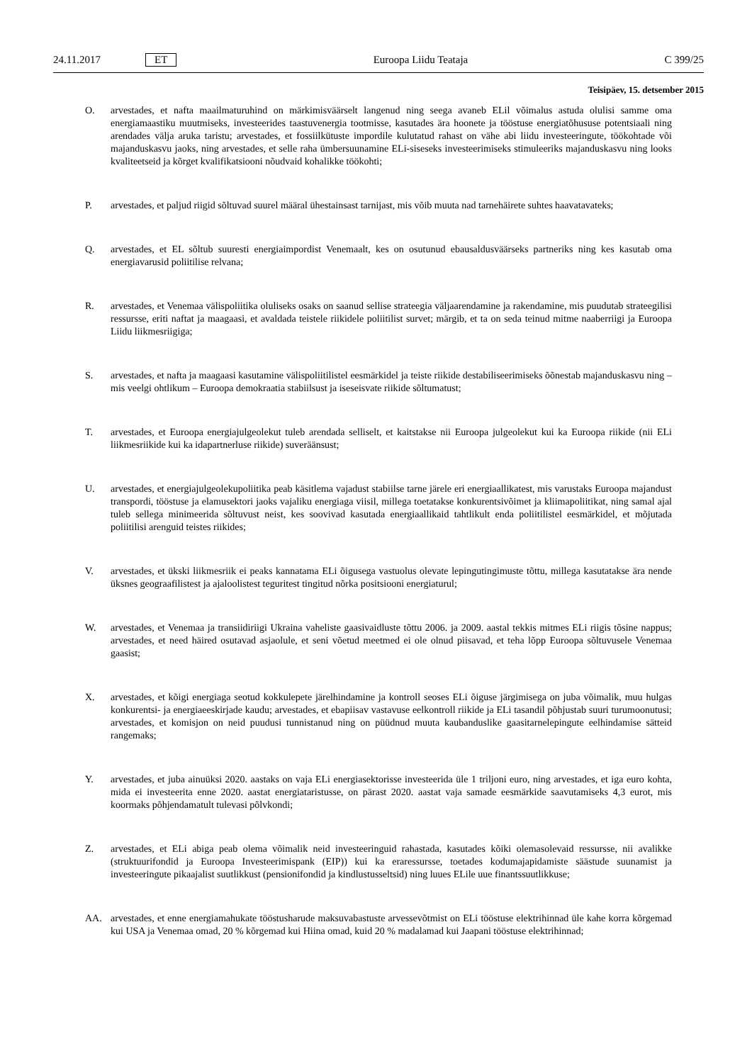24.11.2017 ET Euroopa Liidu Teataja C 399/25
Teisipäev, 15. detsember 2015
O. arvestades, et nafta maailmaturuhind on märkimisväärselt langenud ning seega avaneb ELil võimalus astuda olulisi samme oma energiamaastiku muutmiseks, investeerides taastuvenergia tootmisse, kasutades ära hoonete ja tööstuse energiatõhususe potentsiaali ning arendades välja aruka taristu; arvestades, et fossiilkütuste impordile kulutatud rahast on vähe abi liidu investeeringute, töökohtade või majanduskasvu jaoks, ning arvestades, et selle raha ümbersuunamine ELi-siseseks investeerimiseks stimuleeriks majanduskasvu ning looks kvaliteetseid ja kõrget kvalifikatsiooni nõudvaid kohalikke töökohti;
P. arvestades, et paljud riigid sõltuvad suurel määral ühestainsast tarnijast, mis võib muuta nad tarnehäirete suhtes haavatavateks;
Q. arvestades, et EL sõltub suuresti energiaimpordist Venemaalt, kes on osutunud ebausaldusväärseks partneriks ning kes kasutab oma energiavarusid poliitilise relvana;
R. arvestades, et Venemaa välispoliitika oluliseks osaks on saanud sellise strateegia väljaarendamine ja rakendamine, mis puudutab strateegilisi ressursse, eriti naftat ja maagaasi, et avaldada teistele riikidele poliitilist survet; märgib, et ta on seda teinud mitme naaberriigi ja Euroopa Liidu liikmesriigiga;
S. arvestades, et nafta ja maagaasi kasutamine välispoliitilistel eesmärkidel ja teiste riikide destabiliseerimiseks õõnestab majanduskasvu ning – mis veelgi ohtlikum – Euroopa demokraatia stabiilsust ja iseseisvate riikide sõltumatust;
T. arvestades, et Euroopa energiajulgeolekut tuleb arendada selliselt, et kaitstakse nii Euroopa julgeolekut kui ka Euroopa riikide (nii ELi liikmesriikide kui ka idapartnerluse riikide) suveräänsust;
U. arvestades, et energiajulgeolekupoliitika peab käsitlema vajadust stabiilse tarne järele eri energiaallikatest, mis varustaks Euroopa majandust transpordi, tööstuse ja elamusektori jaoks vajaliku energiaga viisil, millega toetatakse konkurentsivõimet ja kliimapoliitikat, ning samal ajal tuleb sellega minimeerida sõltuvust neist, kes soovivad kasutada energiaallikaid tahtlikult enda poliitilistel eesmärkidel, et mõjutada poliitilisi arenguid teistes riikides;
V. arvestades, et ükski liikmesriik ei peaks kannatama ELi õigusega vastuolus olevate lepingutingimuste tõttu, millega kasutatakse ära nende üksnes geograafilistest ja ajaloolistest teguritest tingitud nõrka positsiooni energiaturul;
W. arvestades, et Venemaa ja transiidiriigi Ukraina vaheliste gaasivaidluste tõttu 2006. ja 2009. aastal tekkis mitmes ELi riigis tõsine nappus; arvestades, et need häired osutavad asjaolule, et seni võetud meetmed ei ole olnud piisavad, et teha lõpp Euroopa sõltuvusele Venemaa gaasist;
X. arvestades, et kõigi energiaga seotud kokkulepete järelhindamine ja kontroll seoses ELi õiguse järgimisega on juba võimalik, muu hulgas konkurentsi- ja energiaeeskirjade kaudu; arvestades, et ebapiisav vastavuse eelkontroll riikide ja ELi tasandil põhjustab suuri turumoonutusi; arvestades, et komisjon on neid puudusi tunnistanud ning on püüdnud muuta kaubanduslike gaasitarnelepingute eelhindamise sätteid rangemaks;
Y. arvestades, et juba ainuüksi 2020. aastaks on vaja ELi energiasektorisse investeerida üle 1 triljoni euro, ning arvestades, et iga euro kohta, mida ei investeerita enne 2020. aastat energiataristusse, on pärast 2020. aastat vaja samade eesmärkide saavutamiseks 4,3 eurot, mis koormaks põhjendamatult tulevasi põlvkondi;
Z. arvestades, et ELi abiga peab olema võimalik neid investeeringuid rahastada, kasutades kõiki olemasolevaid ressursse, nii avalikke (struktuurifondid ja Euroopa Investeerimispank (EIP)) kui ka eraressursse, toetades kodumajapidamiste säästude suunamist ja investeeringute pikaajalist suutlikkust (pensionifondid ja kindlustusseltsid) ning luues ELile uue finantssuutlikkuse;
AA. arvestades, et enne energiamahukate tööstusharude maksuvabastuste arvessevõtmist on ELi tööstuse elektrihinnad üle kahe korra kõrgemad kui USA ja Venemaa omad, 20 % kõrgemad kui Hiina omad, kuid 20 % madalamad kui Jaapani tööstuse elektrihinnad;